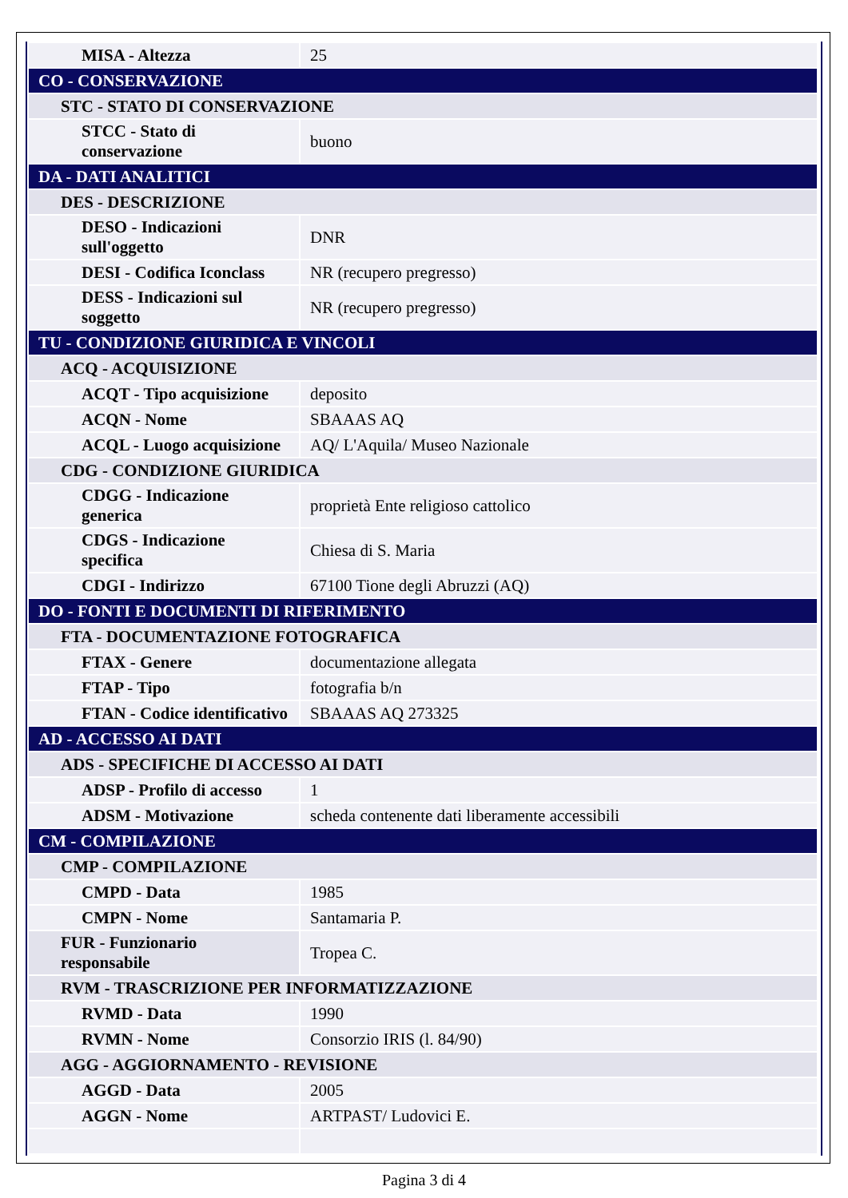| MISA - Altezza | 25 |
| CO - CONSERVAZIONE | |
| STC - STATO DI CONSERVAZIONE | |
| STCC - Stato di conservazione | buono |
| DA - DATI ANALITICI | |
| DES - DESCRIZIONE | |
| DESO - Indicazioni sull'oggetto | DNR |
| DESI - Codifica Iconclass | NR (recupero pregresso) |
| DESS - Indicazioni sul soggetto | NR (recupero pregresso) |
| TU - CONDIZIONE GIURIDICA E VINCOLI | |
| ACQ - ACQUISIZIONE | |
| ACQT - Tipo acquisizione | deposito |
| ACQN - Nome | SBAAAS AQ |
| ACQL - Luogo acquisizione | AQ/ L'Aquila/ Museo Nazionale |
| CDG - CONDIZIONE GIURIDICA | |
| CDGG - Indicazione generica | proprietà Ente religioso cattolico |
| CDGS - Indicazione specifica | Chiesa di S. Maria |
| CDGI - Indirizzo | 67100 Tione degli Abruzzi (AQ) |
| DO - FONTI E DOCUMENTI DI RIFERIMENTO | |
| FTA - DOCUMENTAZIONE FOTOGRAFICA | |
| FTAX - Genere | documentazione allegata |
| FTAP - Tipo | fotografia b/n |
| FTAN - Codice identificativo | SBAAAS AQ 273325 |
| AD - ACCESSO AI DATI | |
| ADS - SPECIFICHE DI ACCESSO AI DATI | |
| ADSP - Profilo di accesso | 1 |
| ADSM - Motivazione | scheda contenente dati liberamente accessibili |
| CM - COMPILAZIONE | |
| CMP - COMPILAZIONE | |
| CMPD - Data | 1985 |
| CMPN - Nome | Santamaria P. |
| FUR - Funzionario responsabile | Tropea C. |
| RVM - TRASCRIZIONE PER INFORMATIZZAZIONE | |
| RVMD - Data | 1990 |
| RVMN - Nome | Consorzio IRIS (l. 84/90) |
| AGG - AGGIORNAMENTO - REVISIONE | |
| AGGD - Data | 2005 |
| AGGN - Nome | ARTPAST/ Ludovici E. |
Pagina 3 di 4